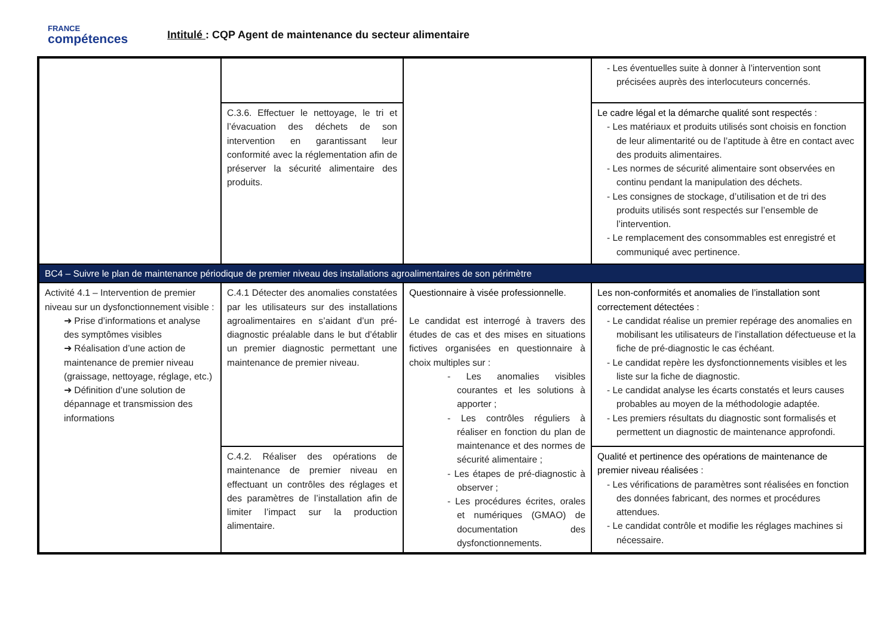FRANCE
compétences
Intitulé : CQP Agent de maintenance du secteur alimentaire
| | | | - Les éventuelles suite à donner à l’intervention sont précisées auprès des interlocuteurs concernés. |
| | C.3.6. Effectuer le nettoyage, le tri et l’évacuation des déchets de son intervention en garantissant leur conformité avec la réglementation afin de préserver la sécurité alimentaire des produits. | | Le cadre légal et la démarche qualité sont respectés : - Les matériaux et produits utilisés sont choisis en fonction de leur alimentarité ou de l’aptitude à être en contact avec des produits alimentaires. - Les normes de sécurité alimentaire sont observées en continu pendant la manipulation des déchets. - Les consignes de stockage, d’utilisation et de tri des produits utilisés sont respectés sur l’ensemble de l’intervention. - Le remplacement des consommables est enregistré et communiqué avec pertinence. |
| BC4 – Suivre le plan de maintenance périodique de premier niveau des installations agroalimentaires de son périmètre | | | |
| Activité 4.1 – Intervention de premier niveau sur un dysfonctionnement visible : ➜ Prise d’informations et analyse des symptômes visibles ➜ Réalisation d’une action de maintenance de premier niveau (graissage, nettoyage, réglage, etc.) ➜ Définition d’une solution de dépannage et transmission des informations | C.4.1 Détecter des anomalies constatées par les utilisateurs sur des installations agroalimentaires en s’aidant d’un pré-diagnostic préalable dans le but d’établir un premier diagnostic permettant une maintenance de premier niveau. | Questionnaire à visée professionnelle . Le candidat est interrogé à travers des études de cas et des mises en situations fictives organisées en questionnaire à choix multiples sur : - Les anomalies visibles courantes et les solutions à apporter ; - Les contrôles réguliers à réaliser en fonction du plan de maintenance et des normes de sécurité alimentaire ; - Les étapes de pré-diagnostic à observer ; - Les procédures écrites, orales et numériques (GMAO) de documentation des dysfonctionnements. | Les non-conformités et anomalies de l’installation sont correctement détectées : - Le candidat réalise un premier repérage des anomalies en mobilisant les utilisateurs de l’installation défectueuse et la fiche de pré-diagnostic le cas échéant. - Le candidat repère les dysfonctionnements visibles et les liste sur la fiche de diagnostic. - Le candidat analyse les écarts constatés et leurs causes probables au moyen de la méthodologie adaptée. - Les premiers résultats du diagnostic sont formalisés et permettent un diagnostic de maintenance approfondi. |
| | C.4.2. Réaliser des opérations de maintenance de premier niveau en effectuant un contrôles des réglages et des paramètres de l’installation afin de limiter l’impact sur la production alimentaire. | | Qualité et pertinence des opérations de maintenance de premier niveau réalisées : - Les vérifications de paramètres sont réalisées en fonction des données fabricant, des normes et procédures attendues. - Le candidat contrôle et modifie les réglages machines si nécessaire. |